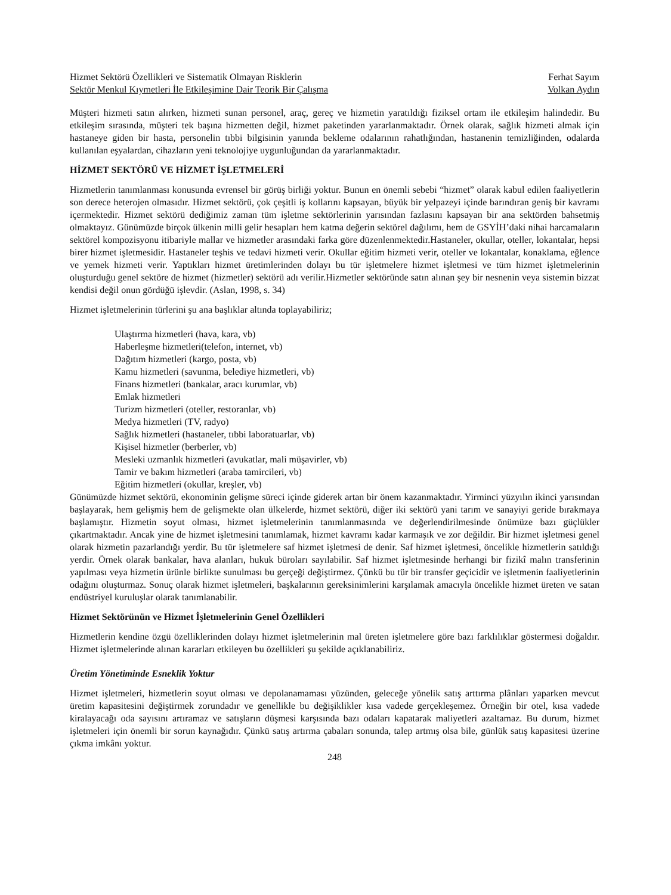Hizmet Sektörü Özellikleri ve Sistematik Olmayan Risklerin Ferhat Sayım
Sektör Menkul Kıymetleri İle Etkileşimine Dair Teorik Bir Çalışma Volkan Aydın
Müşteri hizmeti satın alırken, hizmeti sunan personel, araç, gereç ve hizmetin yaratıldığı fiziksel ortam ile etkileşim halindedir. Bu etkileşim sırasında, müşteri tek başına hizmetten değil, hizmet paketinden yararlanmaktadır. Örnek olarak, sağlık hizmeti almak için hastaneye giden bir hasta, personelin tıbbi bilgisinin yanında bekleme odalarının rahatlığından, hastanenin temizliğinden, odalarda kullanılan eşyalardan, cihazların yeni teknolojiye uygunluğundan da yararlanmaktadır.
HİZMET SEKTÖRÜ VE HİZMET İŞLETMELERİ
Hizmetlerin tanımlanması konusunda evrensel bir görüş birliği yoktur. Bunun en önemli sebebi “hizmet” olarak kabul edilen faaliyetlerin son derece heterojen olmasıdır. Hizmet sektörü, çok çeşitli iş kollarını kapsayan, büyük bir yelpazeyi içinde barındıran geniş bir kavramı içermektedir. Hizmet sektörü dediğimiz zaman tüm işletme sektörlerinin yarısından fazlasını kapsayan bir ana sektörden bahsetmiş olmaktayız. Günümüzde birçok ülkenin milli gelir hesapları hem katma değerin sektörel dağılımı, hem de GSYİH’daki nihai harcamaların sektörel kompozisyonu itibariyle mallar ve hizmetler arasındaki farka göre düzenlenmektedir.Hastaneler, okullar, oteller, lokantalar, hepsi birer hizmet işletmesidir. Hastaneler teşhis ve tedavi hizmeti verir. Okullar eğitim hizmeti verir, oteller ve lokantalar, konaklama, eğlence ve yemek hizmeti verir. Yaptıkları hizmet üretimlerinden dolayı bu tür işletmelere hizmet işletmesi ve tüm hizmet işletmelerinin oluşturduğu genel sektöre de hizmet (hizmetler) sektörü adı verilir.Hizmetler sektöründe satın alınan şey bir nesnenin veya sistemin bizzat kendisi değil onun gördüğü işlevdir. (Aslan, 1998, s. 34)
Hizmet işletmelerinin türlerini şu ana başlıklar altında toplayabiliriz;
Ulaştırma hizmetleri (hava, kara, vb)
Haberleşme hizmetleri(telefon, internet, vb)
Dağıtım hizmetleri (kargo, posta, vb)
Kamu hizmetleri (savunma, belediye hizmetleri, vb)
Finans hizmetleri (bankalar, aracı kurumlar, vb)
Emlak hizmetleri
Turizm hizmetleri (oteller, restoranlar, vb)
Medya hizmetleri (TV, radyo)
Sağlık hizmetleri (hastaneler, tıbbi laboratuarlar, vb)
Kişisel hizmetler (berberler, vb)
Mesleki uzmanlık hizmetleri (avukatlar, mali müşavirler, vb)
Tamir ve bakım hizmetleri (araba tamircileri, vb)
Eğitim hizmetleri (okullar, kreşler, vb)
Günümüzde hizmet sektörü, ekonominin gelişme süreci içinde giderek artan bir önem kazanmaktadır. Yirminci yüzyılın ikinci yarısından başlayarak, hem gelişmiş hem de gelişmekte olan ülkelerde, hizmet sektörü, diğer iki sektörü yani tarım ve sanayiyi geride bırakmaya başlamıştır. Hizmetin soyut olması, hizmet işletmelerinin tanımlanmasında ve değerlendirilmesinde önümüze bazı güçlükler çıkartmaktadır. Ancak yine de hizmet işletmesini tanımlamak, hizmet kavramı kadar karmaşık ve zor değildir. Bir hizmet işletmesi genel olarak hizmetin pazarlandığı yerdir. Bu tür işletmelere saf hizmet işletmesi de denir. Saf hizmet işletmesi, öncelikle hizmetlerin satıldığı yerdir. Örnek olarak bankalar, hava alanları, hukuk büroları sayılabilir. Saf hizmet işletmesinde herhangi bir fizikî malın transferinin yapılması veya hizmetin ürünle birlikte sunulması bu gerçeği değiştirmez. Çünkü bu tür bir transfer geçicidir ve işletmenin faaliyetlerinin odağını oluşturmaz. Sonuç olarak hizmet işletmeleri, başkalarının gereksinimlerini karşılamak amacıyla öncelikle hizmet üreten ve satan endüstriyel kuruluşlar olarak tanımlanabilir.
Hizmet Sektörünün ve Hizmet İşletmelerinin Genel Özellikleri
Hizmetlerin kendine özgü özelliklerinden dolayı hizmet işletmelerinin mal üreten işletmelere göre bazı farklılıklar göstermesi doğaldır. Hizmet işletmelerinde alınan kararları etkileyen bu özellikleri şu şekilde açıklanabiliriz.
Üretim Yönetiminde Esneklik Yoktur
Hizmet işletmeleri, hizmetlerin soyut olması ve depolanamaması yüzünden, geleceğe yönelik satış arttırma plânları yaparken mevcut üretim kapasitesini değiştirmek zorundadır ve genellikle bu değişiklikler kısa vadede gerçekleşemez. Örneğin bir otel, kısa vadede kiralayacağı oda sayısını artıramaz ve satışların düşmesi karşısında bazı odaları kapatarak maliyetleri azaltamaz. Bu durum, hizmet işletmeleri için önemli bir sorun kaynağıdır. Çünkü satış artırma çabaları sonunda, talep artmış olsa bile, günlük satış kapasitesi üzerine çıkma imkânı yoktur.
248